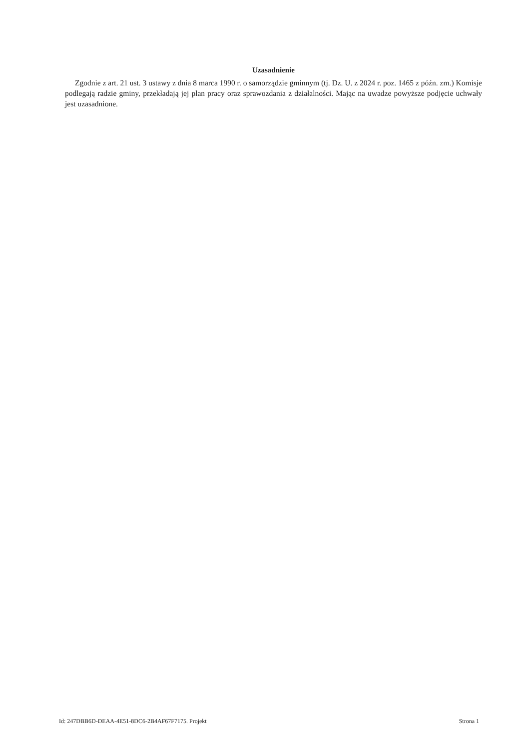Uzasadnienie
Zgodnie z art. 21 ust. 3 ustawy z dnia 8 marca 1990 r. o samorządzie gminnym (tj. Dz. U. z 2024 r. poz. 1465 z późn. zm.) Komisje podlegają radzie gminy, przekładają jej plan pracy oraz sprawozdania z działalności. Mając na uwadze powyższe podjęcie uchwały jest uzasadnione.
Id: 247DBB6D-DEAA-4E51-8DC6-2B4AF67F7175. Projekt Strona 1